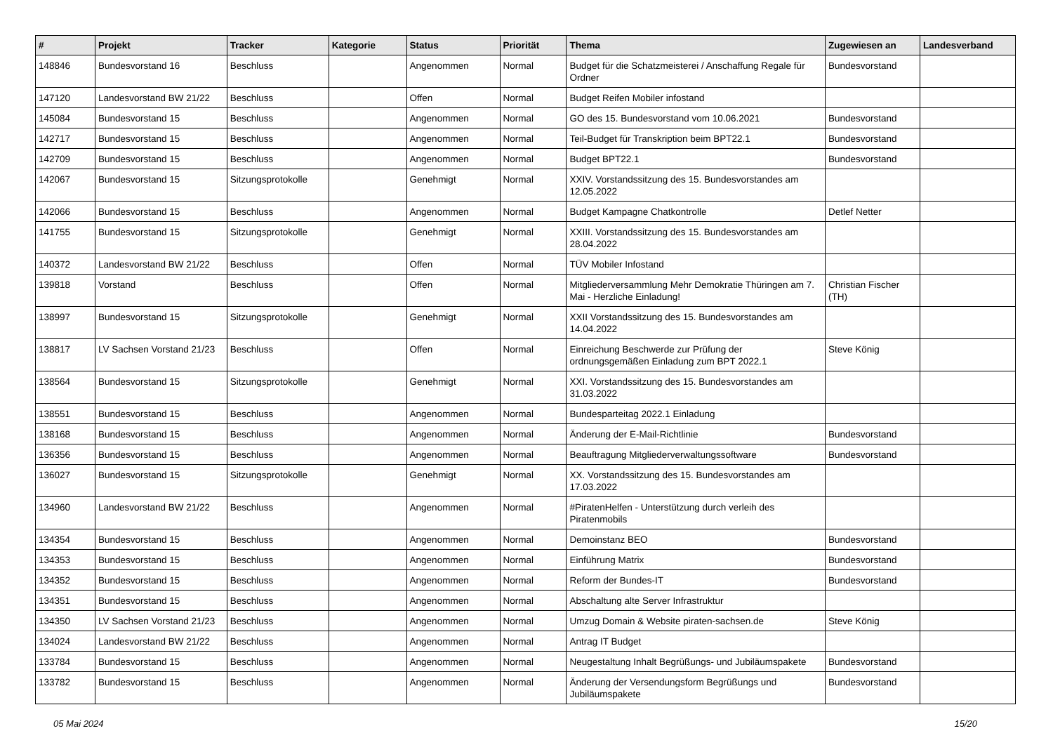| # | Projekt | Tracker | Kategorie | Status | Priorität | Thema | Zugewiesen an | Landesverband |
| --- | --- | --- | --- | --- | --- | --- | --- | --- |
| 148846 | Bundesvorstand 16 | Beschluss | | Angenommen | Normal | Budget für die Schatzmeisterei / Anschaffung Regale für Ordner | Bundesvorstand | |
| 147120 | Landesvorstand BW 21/22 | Beschluss | | Offen | Normal | Budget Reifen Mobiler infostand | | |
| 145084 | Bundesvorstand 15 | Beschluss | | Angenommen | Normal | GO des 15. Bundesvorstand vom 10.06.2021 | Bundesvorstand | |
| 142717 | Bundesvorstand 15 | Beschluss | | Angenommen | Normal | Teil-Budget für Transkription beim BPT22.1 | Bundesvorstand | |
| 142709 | Bundesvorstand 15 | Beschluss | | Angenommen | Normal | Budget BPT22.1 | Bundesvorstand | |
| 142067 | Bundesvorstand 15 | Sitzungsprotokolle | | Genehmigt | Normal | XXIV. Vorstandssitzung des 15. Bundesvorstandes am 12.05.2022 | | |
| 142066 | Bundesvorstand 15 | Beschluss | | Angenommen | Normal | Budget Kampagne Chatkontrolle | Detlef Netter | |
| 141755 | Bundesvorstand 15 | Sitzungsprotokolle | | Genehmigt | Normal | XXIII. Vorstandssitzung des 15. Bundesvorstandes am 28.04.2022 | | |
| 140372 | Landesvorstand BW 21/22 | Beschluss | | Offen | Normal | TÜV Mobiler Infostand | | |
| 139818 | Vorstand | Beschluss | | Offen | Normal | Mitgliederversammlung Mehr Demokratie Thüringen am 7. Mai - Herzliche Einladung! | Christian Fischer (TH) | |
| 138997 | Bundesvorstand 15 | Sitzungsprotokolle | | Genehmigt | Normal | XXII Vorstandssitzung des 15. Bundesvorstandes am 14.04.2022 | | |
| 138817 | LV Sachsen Vorstand 21/23 | Beschluss | | Offen | Normal | Einreichung Beschwerde zur Prüfung der ordnungsgemäßen Einladung zum BPT 2022.1 | Steve König | |
| 138564 | Bundesvorstand 15 | Sitzungsprotokolle | | Genehmigt | Normal | XXI. Vorstandssitzung des 15. Bundesvorstandes am 31.03.2022 | | |
| 138551 | Bundesvorstand 15 | Beschluss | | Angenommen | Normal | Bundesparteitag 2022.1 Einladung | | |
| 138168 | Bundesvorstand 15 | Beschluss | | Angenommen | Normal | Änderung der E-Mail-Richtlinie | Bundesvorstand | |
| 136356 | Bundesvorstand 15 | Beschluss | | Angenommen | Normal | Beauftragung Mitgliederverwaltungssoftware | Bundesvorstand | |
| 136027 | Bundesvorstand 15 | Sitzungsprotokolle | | Genehmigt | Normal | XX. Vorstandssitzung des 15. Bundesvorstandes am 17.03.2022 | | |
| 134960 | Landesvorstand BW 21/22 | Beschluss | | Angenommen | Normal | #PiratenHelfen - Unterstützung durch verleih des Piratenmobils | | |
| 134354 | Bundesvorstand 15 | Beschluss | | Angenommen | Normal | Demoinstanz BEO | Bundesvorstand | |
| 134353 | Bundesvorstand 15 | Beschluss | | Angenommen | Normal | Einführung Matrix | Bundesvorstand | |
| 134352 | Bundesvorstand 15 | Beschluss | | Angenommen | Normal | Reform der Bundes-IT | Bundesvorstand | |
| 134351 | Bundesvorstand 15 | Beschluss | | Angenommen | Normal | Abschaltung alte Server Infrastruktur | | |
| 134350 | LV Sachsen Vorstand 21/23 | Beschluss | | Angenommen | Normal | Umzug Domain & Website piraten-sachsen.de | Steve König | |
| 134024 | Landesvorstand BW 21/22 | Beschluss | | Angenommen | Normal | Antrag IT Budget | | |
| 133784 | Bundesvorstand 15 | Beschluss | | Angenommen | Normal | Neugestaltung Inhalt Begrüßungs- und Jubiläumspakete | Bundesvorstand | |
| 133782 | Bundesvorstand 15 | Beschluss | | Angenommen | Normal | Änderung der Versendungsform Begrüßungs und Jubiläumspakete | Bundesvorstand | |
05 Mai 2024 15/20